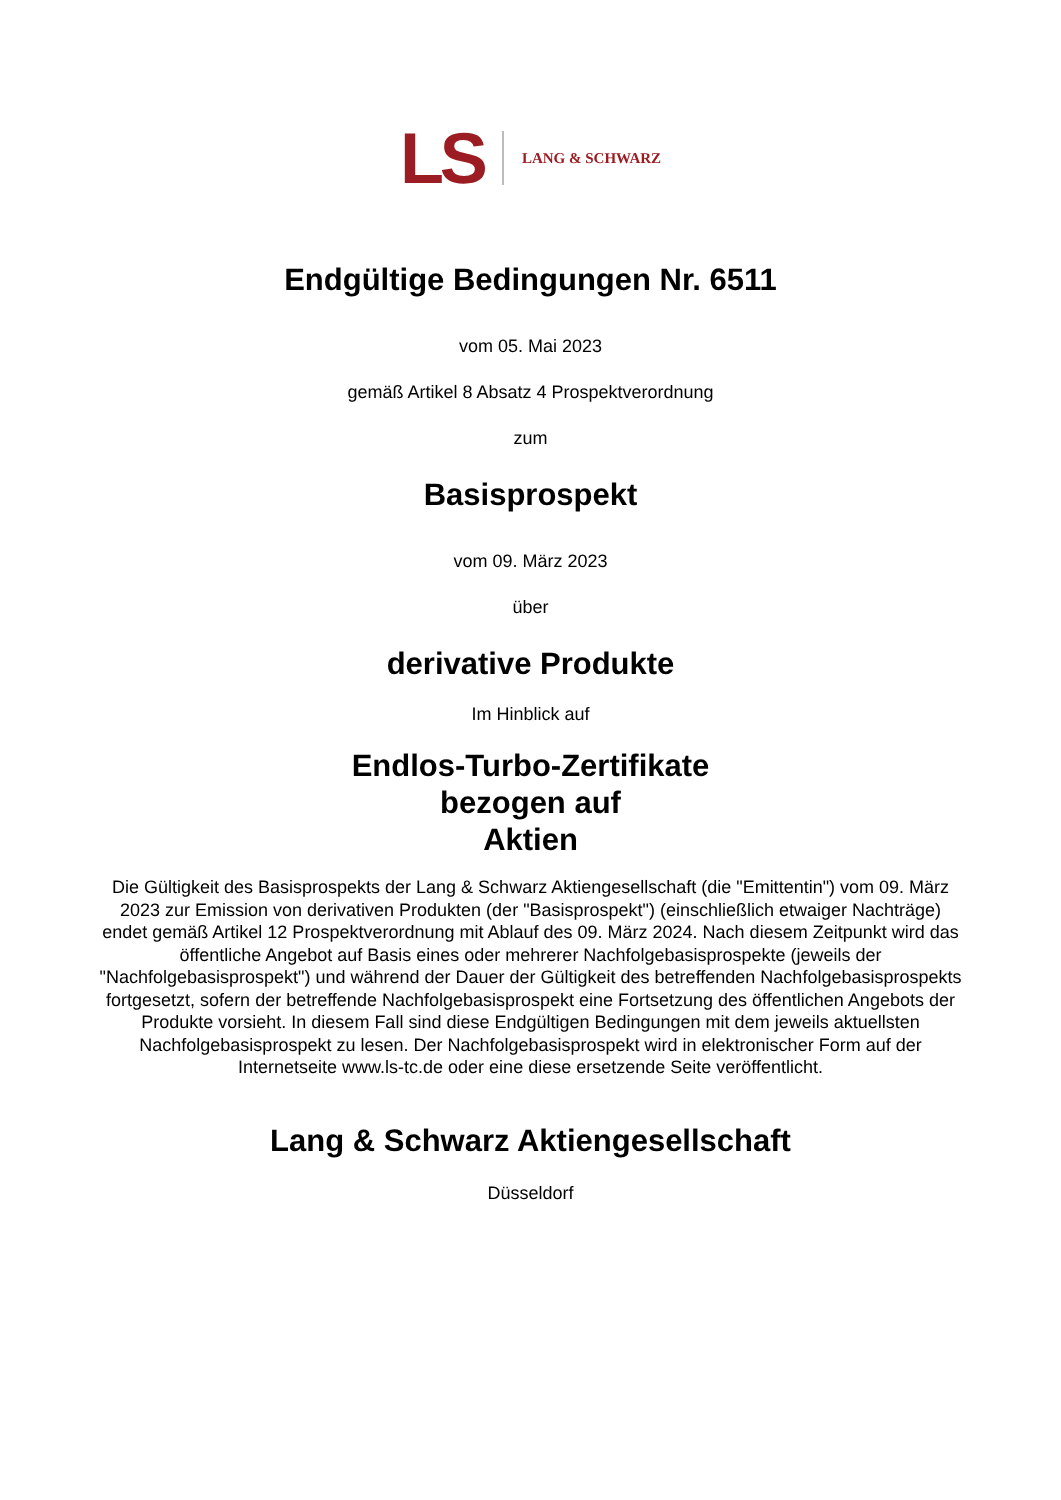LS LANG & SCHWARZ
Endgültige Bedingungen Nr. 6511
vom 05. Mai 2023
gemäß Artikel 8 Absatz 4 Prospektverordnung
zum
Basisprospekt
vom 09. März 2023
über
derivative Produkte
Im Hinblick auf
Endlos-Turbo-Zertifikate
bezogen auf
Aktien
Die Gültigkeit des Basisprospekts der Lang & Schwarz Aktiengesellschaft (die "Emittentin") vom 09. März 2023 zur Emission von derivativen Produkten (der "Basisprospekt") (einschließlich etwaiger Nachträge) endet gemäß Artikel 12 Prospektverordnung mit Ablauf des 09. März 2024. Nach diesem Zeitpunkt wird das öffentliche Angebot auf Basis eines oder mehrerer Nachfolgebasisprospekte (jeweils der "Nachfolgebasisprospekt") und während der Dauer der Gültigkeit des betreffenden Nachfolgebasisprospekts fortgesetzt, sofern der betreffende Nachfolgebasisprospekt eine Fortsetzung des öffentlichen Angebots der Produkte vorsieht. In diesem Fall sind diese Endgültigen Bedingungen mit dem jeweils aktuellsten Nachfolgebasisprospekt zu lesen. Der Nachfolgebasisprospekt wird in elektronischer Form auf der Internetseite www.ls-tc.de oder eine diese ersetzende Seite veröffentlicht.
Lang & Schwarz Aktiengesellschaft
Düsseldorf